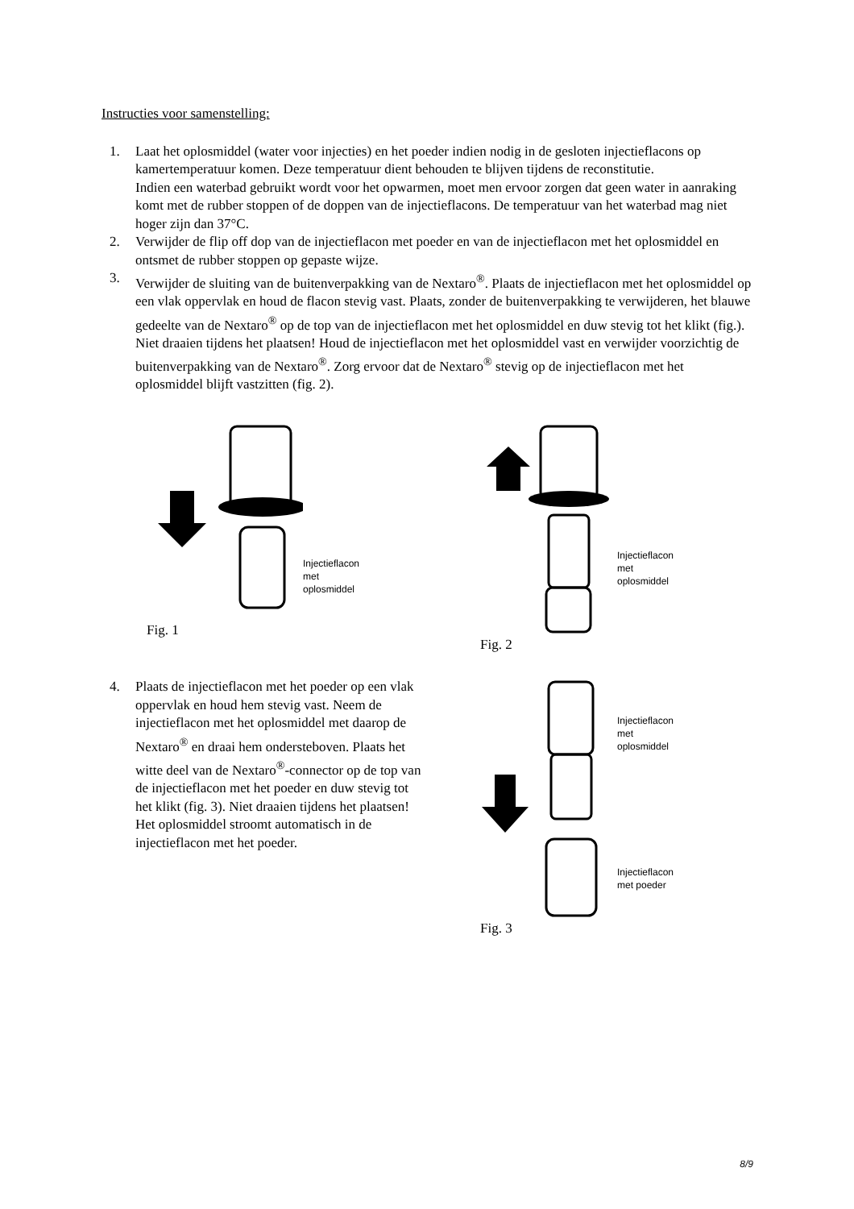Instructies voor samenstelling:
1. Laat het oplosmiddel (water voor injecties) en het poeder indien nodig in de gesloten injectieflacons op kamertemperatuur komen. Deze temperatuur dient behouden te blijven tijdens de reconstitutie.
Indien een waterbad gebruikt wordt voor het opwarmen, moet men ervoor zorgen dat geen water in aanraking komt met de rubber stoppen of de doppen van de injectieflacons. De temperatuur van het waterbad mag niet hoger zijn dan 37°C.
2. Verwijder de flip off dop van de injectieflacon met poeder en van de injectieflacon met het oplosmiddel en ontsmet de rubber stoppen op gepaste wijze.
3. Verwijder de sluiting van de buitenverpakking van de Nextaro<sup>®</sup>. Plaats de injectieflacon met het oplosmiddel op een vlak oppervlak en houd de flacon stevig vast. Plaats, zonder de buitenverpakking te verwijderen, het blauwe gedeelte van de Nextaro<sup>®</sup> op de top van de injectieflacon met het oplosmiddel en duw stevig tot het klikt (fig.). Niet draaien tijdens het plaatsen! Houd de injectieflacon met het oplosmiddel vast en verwijder voorzichtig de buitenverpakking van de Nextaro<sup>®</sup>. Zorg ervoor dat de Nextaro<sup>®</sup> stevig op de injectieflacon met het oplosmiddel blijft vastzitten (fig. 2).
Injectieflacon
met
oplosmiddel
Fig. 1
Injectieflacon
met
oplosmiddel
Fig. 2
4. Plaats de injectieflacon met het poeder op een vlak oppervlak en houd hem stevig vast. Neem de injectieflacon met het oplosmiddel met daarop de Nextaro<sup>®</sup> en draai hem ondersteboven. Plaats het witte deel van de Nextaro<sup>®</sup>-connector op de top van de injectieflacon met het poeder en duw stevig tot het klikt (fig. 3). Niet draaien tijdens het plaatsen! Het oplosmiddel stroomt automatisch in de injectieflacon met het poeder.
Injectieflacon
met
oplosmiddel
Injectieflacon
met poeder
Fig. 3
8/9